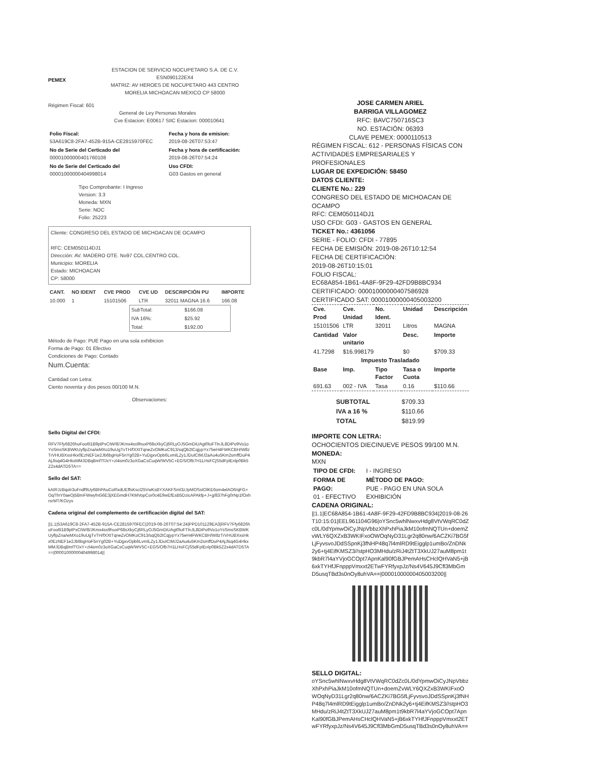PEMEX
ESTACION DE SERVICIO NOCUPETARO S.A. DE C.V.
ESN090122EX4
MATRIZ: AV HEROES DE NOCUPETARO 443 CENTRO MORELIA MICHOACAN MEXICO CP 58000
Régimen Fiscal: 601
General de Ley Personas Morales
Cve Estacion: E00617 SIIC Estacion: 000010641
| Folio Fiscal: 53A619C8-2FA7-452B-915A-CE2815970FEC | Fecha y hora de emision: 2019-08-26T07:53:47 |
| No de Serie del Certicado del 00001000000401760108 | Fecha y hora de certificación: 2019-08-26T07:54:24 |
| No de Serie del Certicado del 00001000000404998014 | Uso CFDI: G03 Gastos en general |
Tipo Comprobante: I Ingreso
Version: 3.3
Moneda: MXN
Serie: NOC
Folio: 25223
Cliente: CONGRESO DEL ESTADO DE MICHOACAN DE OCAMPO
RFC: CEM050114DJ1
Dirección: AV. MADERO OTE. No97 COL.CENTRO COL.
Municipio: MORELIA
Estado: MICHOACAN
CP: 58000
| CANT. | NO IDENT | CVE PROD | CVE UD | DESCRIPCIÓN PU | IMPORTE |
| --- | --- | --- | --- | --- | --- |
| 10.000 | 1 | 15101506 | LTR | 32011 MAGNA 16.6 | 166.08 |
| SubTotal: | $166.08 |
| IVA 16%: | $25.92 |
| Total: | $192.00 |
Método de Pago: PUE Pago en una sola exhibicion
Forma de Pago: 01 Efectivo
Condiciones de Pago: Contado
Num.Cuenta:
Cantidad con Letra:
Ciento noventa y dos pesos 00/100 M.N.
Observaciones:
Sello Digital del CFDI:
RFV7Ffy6826huFoo6l1B9plPxCtW/8/JKmx4ss9huxP68sXkyCj6RLyOJ5GmDiUAgt0luFTlnJL8DiPo9Vo1oYsSmsSKBWKUyflpZna/wMXo19uUgTvTH/fXXtTqneZvOMKoC913/sqQb2tCqjypYx75eH4FWKCBH/W8zTrVHUBXxsHkx0EzNEF1e2Jb6bgHoF5nYg02B+YuDgxvOpb6LvmlLZy1JDuICtMJ2aAu4u5Km2smffDuP4AjJlsq4G4HkxMMJDBqBmfTfJxY+zl4sm0z3oXGaCsCuqW/WV5C+EGS/Ofb7H1LHsFCjS5dFplEnlp0Bk5Z2x4dATD5TA==
Sello del SAT:
kAtRJzBqolr3uFndf9Uy6BhPAuCol0xdUEffsKscI25VwKsBYXAKFSml3zJpMOSsIOlKE6om4elAO6/qFG+OqTfnY0aeOj5BmFWwyfnG6E3jXEGmdH7KMVopCor0c4E9wEfEsB5DzicAPAkfp+J+g/837hFg0rNp1fOxhrsrMT/KOzys
Cadena original del complemento de certificación digital del SAT:
||1.1|53A619C8-2FA7-452B-915A-CE2815970FEC|2019-08-26T07:54:24|PPD101129EA3|RFV7Ffy6826huFoo6l1B9plPxCtW/8/JKmx4ss9huxP68sXkyCj6RLyOJ5GmDiUAgt0luFTlnJL8DiPo9Vo1oYsSmsSKBWKUyflpZna/wMXo19uUgTvTH/fXXtTqneZvOMKoC913/sqQb2tCqjypYx75eH4FWKCBH/W8zTrVHUBXxsHkx0EzNEF1e2Jb6bgHoF5nYg02B+YuDgxvOpb6LvmlLZy1JDuICtMJ2aAu4u5Km2smffDuP4AjJlsq4G4HkxMMJDBqBmfTfJxY+zl4sm0z3oXGaCsCuqW/WV5C+EGS/Ofb7H1LHsFCjS5dFplEnlp0Bk5Z2x4dATD5TA==|00001000000404998014||
JOSE CARMEN ARIEL
BARRIGA VILLAGOMEZ
RFC: BAVC750716SC3
NO. ESTACIÓN: 06393
CLAVE PEMEX: 0000110513
RÉGIMEN FISCAL: 612 - PERSONAS FÍSICAS CON ACTIVIDADES EMPRESARIALES Y PROFESIONALES
LUGAR DE EXPEDICIÓN: 58450
DATOS CLIENTE:
CLIENTE No.: 229
CONGRESO DEL ESTADO DE MICHOACAN DE OCAMPO
RFC: CEM050114DJ1
USO CFDI: G03 - GASTOS EN GENERAL
TICKET No.: 4361056
SERIE - FOLIO: CFDI - 77895
FECHA DE EMISIÓN: 2019-08-26T10:12:54
FECHA DE CERTIFICACIÓN:
2019-08-26T10:15:01
FOLIO FISCAL:
EC68A854-1B61-4A8F-9F29-42FD9B8BC934
CERTIFICADO: 00001000000407586928
CERTIFICADO SAT: 00001000000405003200
| Cve. Prod | Cve. Unidad | No. Ident. | Unidad | Descripción |
| --- | --- | --- | --- | --- |
| 15101506 | LTR | 32011 | Litros | MAGNA |
| Cantidad | Valor unitario | | Desc. | Importe |
| 41.7298 | $16.998179 | | $0 | $709.33 |
| Impuesto Trasladado | | | | |
| Base | Imp. | Tipo Factor | Tasa o Cuota | Importe |
| 691.63 | 002 - IVA | Tasa | 0.16 | $110.66 |
| SUBTOTAL | $709.33 |
| IVA a 16 % | $110.66 |
| TOTAL | $819.99 |
IMPORTE CON LETRA:
OCHOCIENTOS DIECINUEVE PESOS 99/100 M.N.
MONEDA:
MXN
| TIPO DE CFDI: | I - INGRESO |
| FORMA DE PAGO: 01 - EFECTIVO | MÉTODO DE PAGO: PUE - PAGO EN UNA SOLA EXHIBICIÓN |
CADENA ORIGINAL:
||1.1|EC68A854-1B61-4A8F-9F29-42FD9B8BC934|2019-08-26T10:15:01|EEL961104G96|oYSnc5whlNwxvHdg8VtVWqRC0dZc0L/0dYpmwOiCyJNpVbbzXhPxhPiaJkM10ofmNQTUn+doemZvWLY6QXZxB3WKIFxoOWOqNyD31Lgr2q80nw/6ACZKi7BG5fLjFyvsvoJDdSSpnKj3fNHP48q7l4mlRD9tEigglp1umBo/ZnDNk2y6+tj4EifKMSZ3//stpHO3MHdu/zRiJ4tZtT3XkUJ27auM8pm1t9kbR7l4aYVjoGCOpt7ApnKal90fGBJPemAHsCHclQHVaN5+jB6xkTYHfJFnpppVmxxt2ETwFYRfyxpJz/Ns4V645J9Cfl3MbGmD5usqTBd3s0nOy8uhVA==|00001000000405003200||
SELLO DIGITAL:
oYSnc5whlNwxvHdg8VtVWqRC0dZc0L/0dYpmwOiCyJNpVbbzXhPxhPiaJkM10ofmNQTUn+doemZvWLY6QXZxB3WKIFxoOWOqNyD31Lgr2q80nw/6ACZKi7BG5fLjFyvsvoJDdSSpnKj3fNHP48q7l4mlRD9tEigglp1umBo/ZnDNk2y6+tj4EifKMSZ3//stpHO3MHdu/zRiJ4tZtT3XkUJ27auM8pm1t9kbR7l4aYVjoGCOpt7ApnKal90fGBJPemAHsCHclQHVaN5+jB6xkTYHfJFnpppVmxxt2ETwFYRfyxpJz/Ns4V645J9Cfl3MbGmD5usqTBd3s0nOy8uhVA==